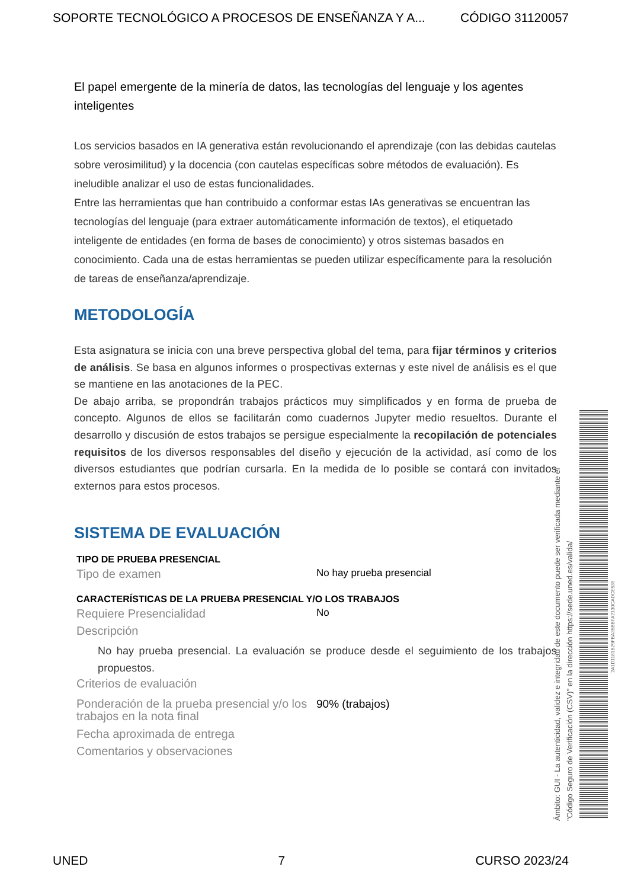SOPORTE TECNOLÓGICO A PROCESOS DE ENSEÑANZA Y A... CÓDIGO 31120057
El papel emergente de la minería de datos, las tecnologías del lenguaje y los agentes inteligentes
Los servicios basados en IA generativa están revolucionando el aprendizaje (con las debidas cautelas sobre verosimilitud) y la docencia (con cautelas específicas sobre métodos de evaluación). Es ineludible analizar el uso de estas funcionalidades.
Entre las herramientas que han contribuido a conformar estas IAs generativas se encuentran las tecnologías del lenguaje (para extraer automáticamente información de textos), el etiquetado inteligente de entidades (en forma de bases de conocimiento) y otros sistemas basados en conocimiento. Cada una de estas herramientas se pueden utilizar específicamente para la resolución de tareas de enseñanza/aprendizaje.
METODOLOGÍA
Esta asignatura se inicia con una breve perspectiva global del tema, para fijar términos y criterios de análisis. Se basa en algunos informes o prospectivas externas y este nivel de análisis es el que se mantiene en las anotaciones de la PEC.
De abajo arriba, se propondrán trabajos prácticos muy simplificados y en forma de prueba de concepto. Algunos de ellos se facilitarán como cuadernos Jupyter medio resueltos. Durante el desarrollo y discusión de estos trabajos se persigue especialmente la recopilación de potenciales requisitos de los diversos responsables del diseño y ejecución de la actividad, así como de los diversos estudiantes que podrían cursarla. En la medida de lo posible se contará con invitados externos para estos procesos.
SISTEMA DE EVALUACIÓN
TIPO DE PRUEBA PRESENCIAL
Tipo de examen No hay prueba presencial
CARACTERÍSTICAS DE LA PRUEBA PRESENCIAL Y/O LOS TRABAJOS
Requiere Presencialidad No
Descripción
No hay prueba presencial. La evaluación se produce desde el seguimiento de los trabajos propuestos.
Criterios de evaluación
Ponderación de la prueba presencial y/o los trabajos en la nota final 90% (trabajos)
Fecha aproximada de entrega
Comentarios y observaciones
Ámbito: GUI - La autenticidad, validez e integridad de este documento puede ser verificada mediante el
"Código Seguro de Verificación (CSV)" en la dirección https://sede.uned.es/valida/
2A1D1181B29FBA35BBFA2130CADCE539
UNED 7 CURSO 2023/24